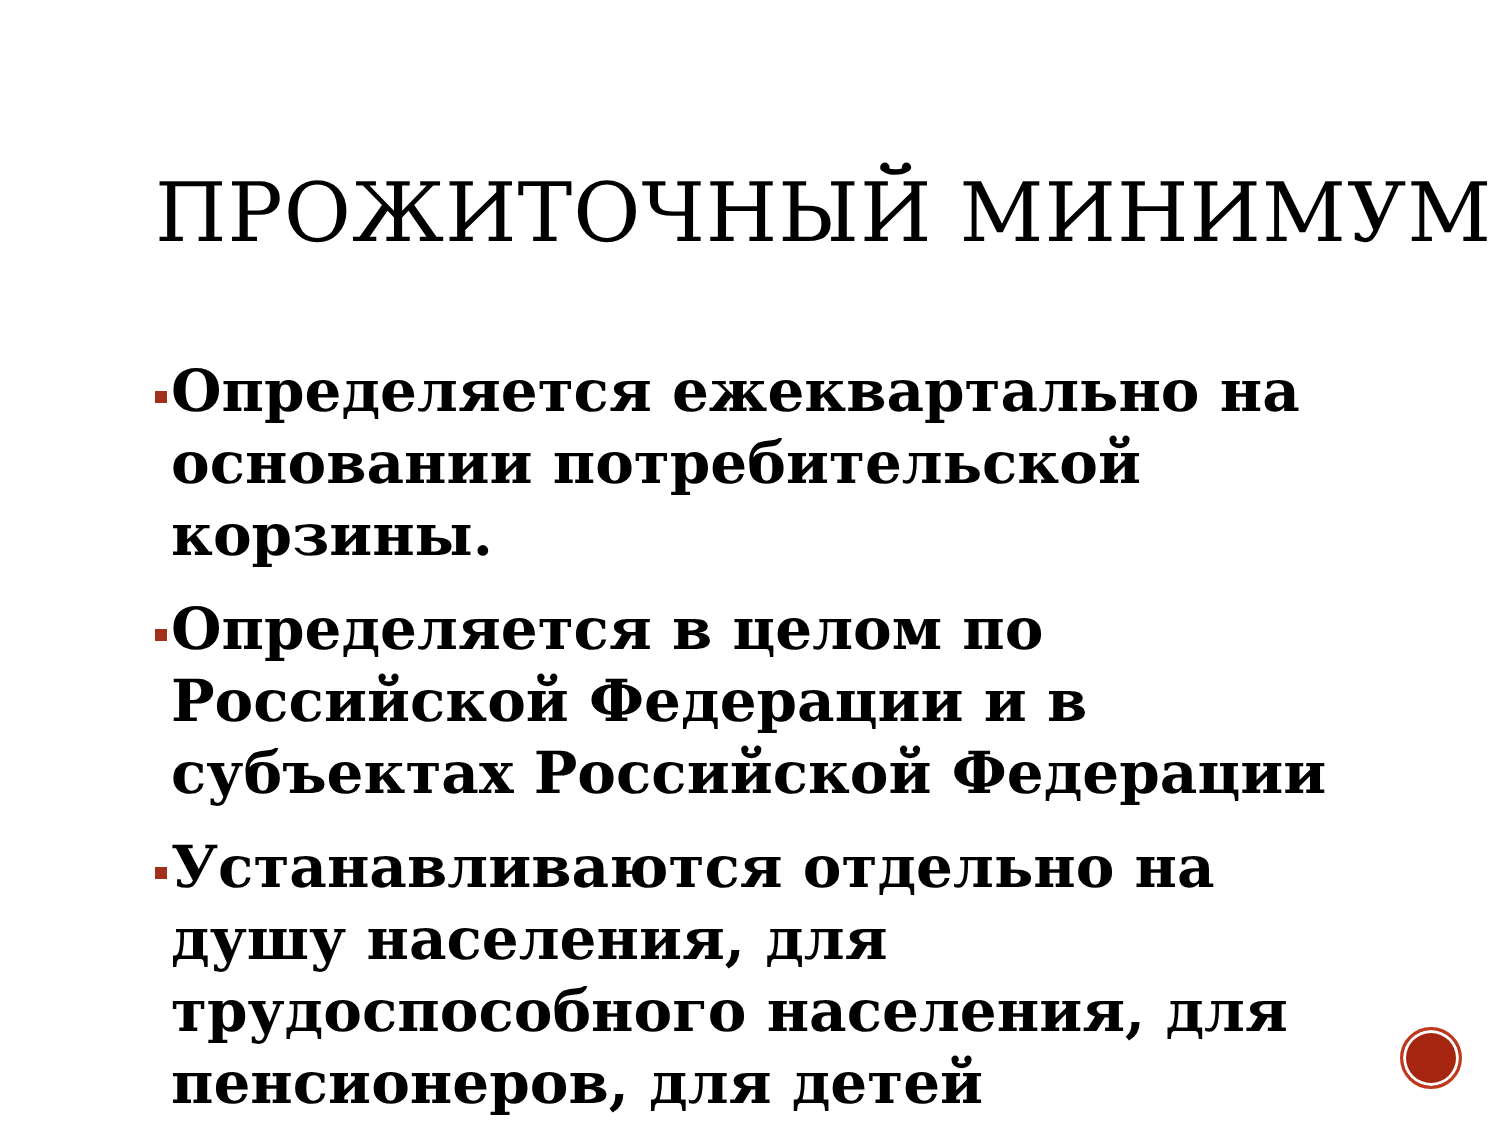ПРОЖИТОЧНЫЙ МИНИМУМ
Определяется ежеквартально на основании потребительской корзины.
Определяется в целом по Российской Федерации и в субъектах Российской Федерации
Устанавливаются отдельно на душу населения, для трудоспособного населения, для пенсионеров, для детей